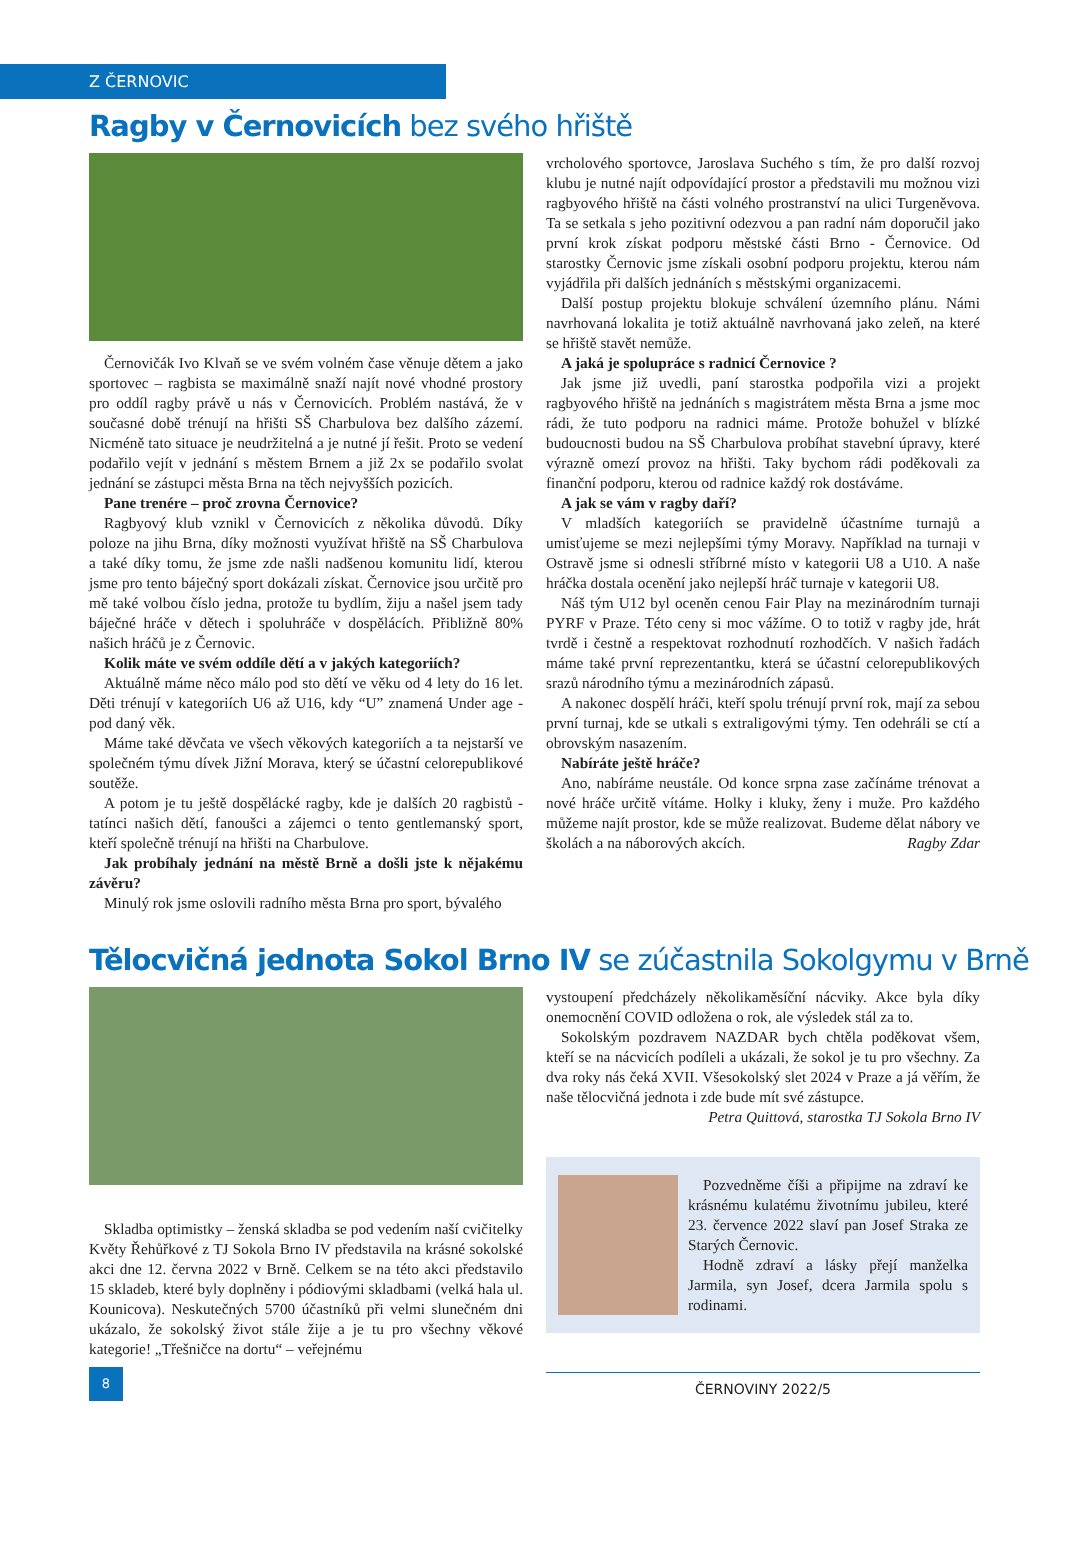Z ČERNOVIC
Ragby v Černovicích bez svého hřiště
Černovičák Ivo Klvaň se ve svém volném čase věnuje dětem a jako sportovec – ragbista se maximálně snaží najít nové vhodné prostory pro oddíl ragby právě u nás v Černovicích. Problém nastává, že v současné době trénují na hřišti SŠ Charbulova bez dalšího zázemí. Nicméně tato situace je neudržitelná a je nutné jí řešit. Proto se vedení podařilo vejít v jednání s městem Brnem a již 2x se podařilo svolat jednání se zástupci města Brna na těch nejvyšších pozicích.
Pane trenére – proč zrovna Černovice?
Ragbyový klub vznikl v Černovicích z několika důvodů. Díky poloze na jihu Brna, díky možnosti využívat hřiště na SŠ Charbulova a také díky tomu, že jsme zde našli nadšenou komunitu lidí, kterou jsme pro tento báječný sport dokázali získat. Černovice jsou určitě pro mě také volbou číslo jedna, protože tu bydlím, žiju a našel jsem tady báječné hráče v dětech i spoluhráče v dospělácích. Přibližně 80% našich hráčů je z Černovic.
Kolik máte ve svém oddíle dětí a v jakých kategoriích?
Aktuálně máme něco málo pod sto dětí ve věku od 4 lety do 16 let. Děti trénují v kategoriích U6 až U16, kdy “U” znamená Under age - pod daný věk.
Máme také děvčata ve všech věkových kategoriích a ta nejstarší ve společném týmu dívek Jižní Morava, který se účastní celorepublikové soutěže.
A potom je tu ještě dospělácké ragby, kde je dalších 20 ragbistů - tatínci našich dětí, fanoušci a zájemci o tento gentlemanský sport, kteří společně trénují na hřišti na Charbulove.
Jak probíhaly jednání na městě Brně a došli jste k nějakému závěru?
Minulý rok jsme oslovili radního města Brna pro sport, bývalého
vrcholového sportovce, Jaroslava Suchého s tím, že pro další rozvoj klubu je nutné najít odpovídající prostor a představili mu možnou vizi ragbyového hřiště na části volného prostranství na ulici Turgeněvova. Ta se setkala s jeho pozitivní odezvou a pan radní nám doporučil jako první krok získat podporu městské části Brno - Černovice. Od starostky Černovic jsme získali osobní podporu projektu, kterou nám vyjádřila při dalších jednáních s městskými organizacemi.
Další postup projektu blokuje schválení územního plánu. Námi navrhovaná lokalita je totiž aktuálně navrhovaná jako zeleň, na které se hřiště stavět nemůže.
A jaká je spolupráce s radnicí Černovice ?
Jak jsme již uvedli, paní starostka podpořila vizi a projekt ragbyového hřiště na jednáních s magistrátem města Brna a jsme moc rádi, že tuto podporu na radnici máme. Protože bohužel v blízké budoucnosti budou na SŠ Charbulova probíhat stavební úpravy, které výrazně omezí provoz na hřišti. Taky bychom rádi poděkovali za finanční podporu, kterou od radnice každý rok dostáváme.
A jak se vám v ragby daří?
V mladších kategoriích se pravidelně účastníme turnajů a umisťujeme se mezi nejlepšími týmy Moravy. Například na turnaji v Ostravě jsme si odnesli stříbrné místo v kategorii U8 a U10. A naše hráčka dostala ocenění jako nejlepší hráč turnaje v kategorii U8.
Náš tým U12 byl oceněn cenou Fair Play na mezinárodním turnaji PYRF v Praze. Této ceny si moc vážíme. O to totiž v ragby jde, hrát tvrdě i čestně a respektovat rozhodnutí rozhodčích. V našich řadách máme také první reprezentantku, která se účastní celorepublikových srazů národního týmu a mezinárodních zápasů.
A nakonec dospělí hráči, kteří spolu trénují první rok, mají za sebou první turnaj, kde se utkali s extraligovými týmy. Ten odehráli se ctí a obrovským nasazením.
Nabíráte ještě hráče?
Ano, nabíráme neustále. Od konce srpna zase začínáme trénovat a nové hráče určitě vítáme. Holky i kluky, ženy i muže. Pro každého můžeme najít prostor, kde se může realizovat. Budeme dělat nábory ve školách a na náborových akcích. Ragby Zdar
Tělocvičná jednota Sokol Brno IV se zúčastnila Sokolgymu v Brně
Skladba optimistky – ženská skladba se pod vedením naší cvičitelky Květy Řehůřkové z TJ Sokola Brno IV představila na krásné sokolské akci dne 12. června 2022 v Brně. Celkem se na této akci představilo 15 skladeb, které byly doplněny i pódiovými skladbami (velká hala ul. Kounicova). Neskutečných 5700 účastníků při velmi slunečném dni ukázalo, že sokolský život stále žije a je tu pro všechny věkové kategorie! „Třešničce na dortu“ – veřejnému
vystoupení předcházely několikaměsíční nácviky. Akce byla díky onemocnění COVID odložena o rok, ale výsledek stál za to.
Sokolským pozdravem NAZDAR bych chtěla poděkovat všem, kteří se na nácvicích podíleli a ukázali, že sokol je tu pro všechny. Za dva roky nás čeká XVII. Všesokolský slet 2024 v Praze a já věřím, že naše tělocvičná jednota i zde bude mít své zástupce.
Petra Quittová, starostka TJ Sokola Brno IV
Pozvedněme číši a připijme na zdraví ke krásnému kulatému životnímu jubileu, které 23. července 2022 slaví pan Josef Straka ze Starých Černovic.
Hodně zdraví a lásky přejí manželka Jarmila, syn Josef, dcera Jarmila spolu s rodinami.
8
ČERNOVINY 2022/5